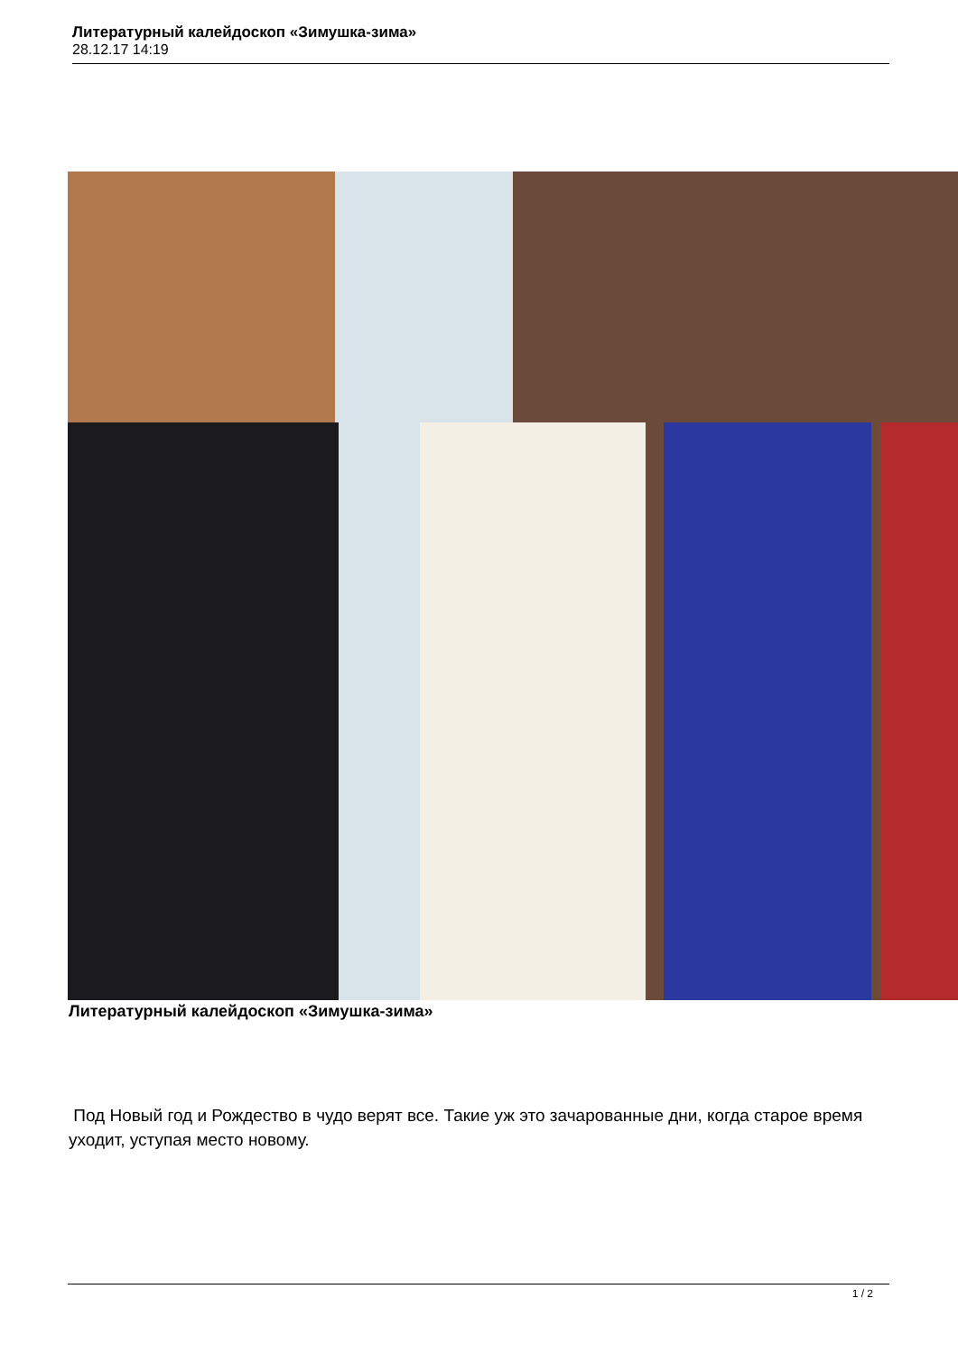Литературный калейдоскоп «Зимушка-зима»
28.12.17 14:19
Литературный калейдоскоп «Зимушка-зима»
Под Новый год и Рождество в чудо верят все. Такие уж это зачарованные дни, когда старое время уходит, уступая место новому.
1 / 2